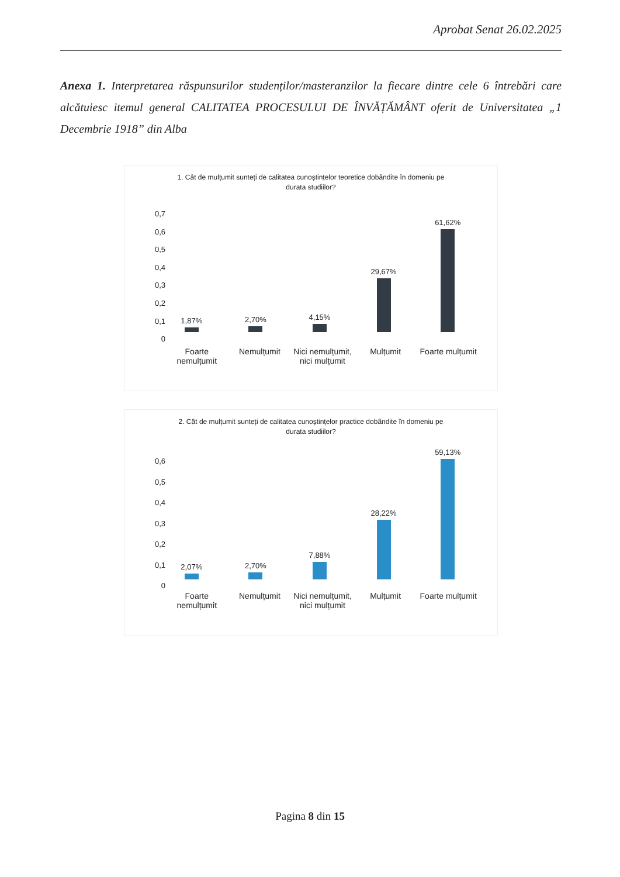Aprobat Senat 26.02.2025
Anexa 1. Interpretarea răspunsurilor studenților/masteranzilor la fiecare dintre cele 6 întrebări care alcătuiesc itemul general CALITATEA PROCESULUI DE ÎNVĂȚĂMÂNT oferit de Universitatea „1 Decembrie 1918” din Alba
1. Cât de mulțumit sunteți de calitatea cunoștințelor teoretice dobândite în domeniu pe durata studiilor?
0,7
0,6
0,5
0,4
0,3
0,2
0,1
0
1,87%
2,70%
4,15%
29,67%
61,62%
Foarte nemulțumit Nemulțumit Nici nemulțumit, nici mulțumit Mulțumit Foarte mulțumit
2. Cât de mulțumit sunteți de calitatea cunoștințelor practice dobândite în domeniu pe durata studiilor?
0,6
0,5
0,4
0,3
0,2
0,1
0
2,07%
2,70%
7,88%
28,22%
59,13%
Foarte nemulțumit Nemulțumit Nici nemulțumit, nici mulțumit Mulțumit Foarte mulțumit
Pagina 8 din 15